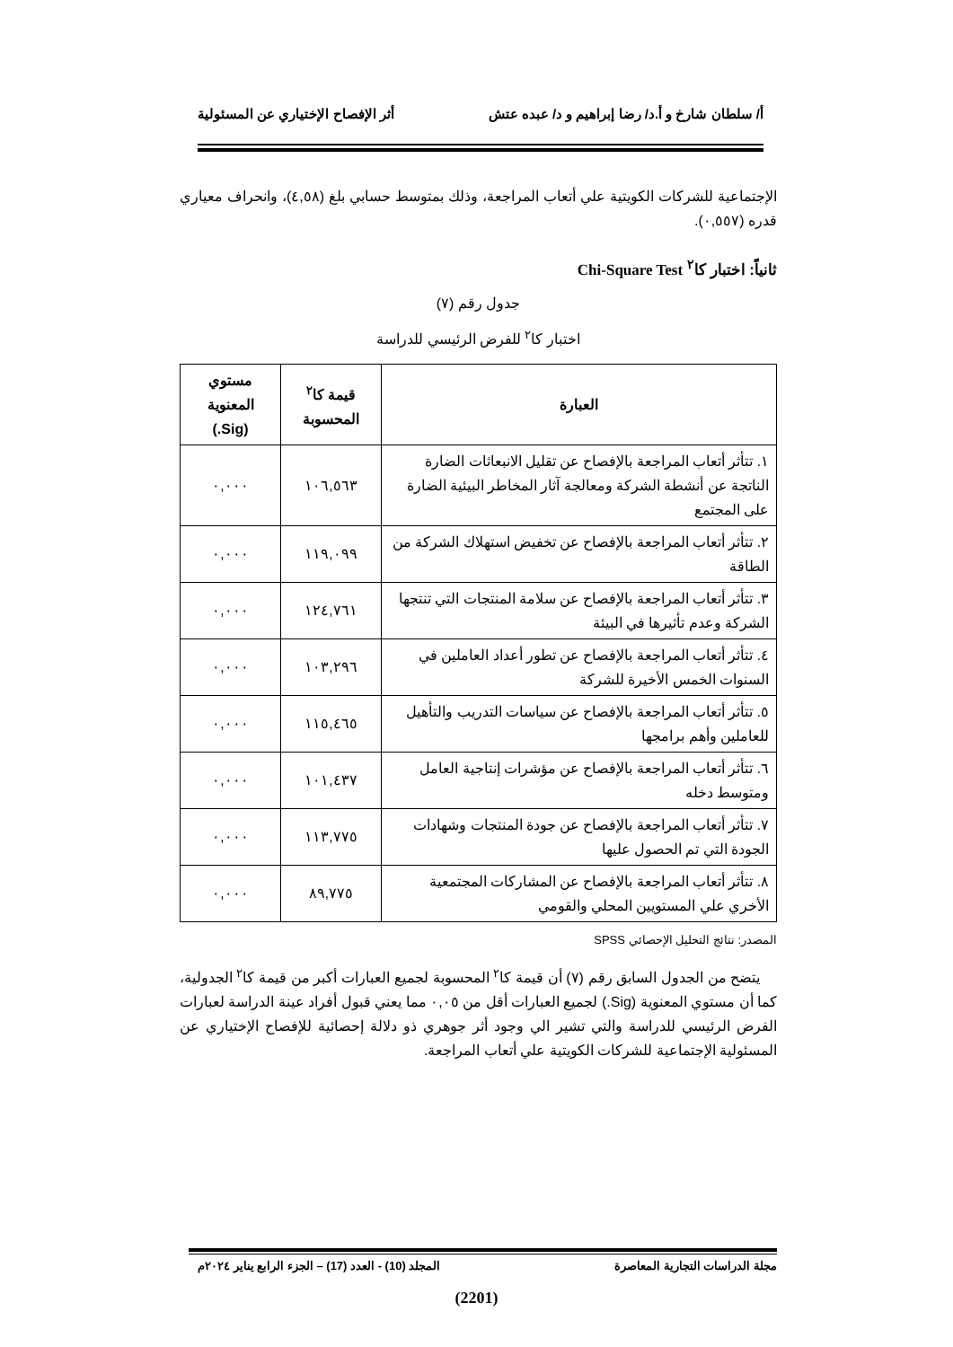أ/ سلطان شارخ و أ.د/ رضا إبراهيم و د/ عبده عتش أثر الإفصاح الإختياري عن المسئولية
الإجتماعية للشركات الكويتية علي أتعاب المراجعة، وذلك بمتوسط حسابي بلغ (٤,٥٨)، وانحراف معياري قدره (٠,٥٥٧).
ثانياً: اختبار كا<sup>٢</sup> Chi-Square Test
جدول رقم (٧)
اختبار كا<sup>٢</sup> للفرض الرئيسي للدراسة
| العبارة | قيمة كا<sup>٢</sup> المحسوبة | مستوي المعنوية (Sig.) |
| --- | --- | --- |
| ١. تتأثر أتعاب المراجعة بالإفصاح عن تقليل الانبعاثات الضارة الناتجة عن أنشطة الشركة ومعالجة آثار المخاطر البيئية الضارة على المجتمع | ١٠٦,٥٦٣ | ٠,٠٠٠ |
| ٢. تتأثر أتعاب المراجعة بالإفصاح عن تخفيض استهلاك الشركة من الطاقة | ١١٩,٠٩٩ | ٠,٠٠٠ |
| ٣. تتأثر أتعاب المراجعة بالإفصاح عن سلامة المنتجات التي تنتجها الشركة وعدم تأثيرها في البيئة | ١٢٤,٧٦١ | ٠,٠٠٠ |
| ٤. تتأثر أتعاب المراجعة بالإفصاح عن تطور أعداد العاملين في السنوات الخمس الأخيرة للشركة | ١٠٣,٢٩٦ | ٠,٠٠٠ |
| ٥. تتأثر أتعاب المراجعة بالإفصاح عن سياسات التدريب والتأهيل للعاملين وأهم برامجها | ١١٥,٤٦٥ | ٠,٠٠٠ |
| ٦. تتأثر أتعاب المراجعة بالإفصاح عن مؤشرات إنتاجية العامل ومتوسط دخله | ١٠١,٤٣٧ | ٠,٠٠٠ |
| ٧. تتأثر أتعاب المراجعة بالإفصاح عن جودة المنتجات وشهادات الجودة التي تم الحصول عليها | ١١٣,٧٧٥ | ٠,٠٠٠ |
| ٨. تتأثر أتعاب المراجعة بالإفصاح عن المشاركات المجتمعية الأخري علي المستويين المحلي والقومي | ٨٩,٧٧٥ | ٠,٠٠٠ |
المصدر: نتائج التحليل الإحصائي SPSS
يتضح من الجدول السابق رقم (٧) أن قيمة كا<sup>٢</sup> المحسوبة لجميع العبارات أكبر من قيمة كا<sup>٢</sup> الجدولية، كما أن مستوي المعنوية (Sig.) لجميع العبارات أقل من ٠,٠٥ مما يعني قبول أفراد عينة الدراسة لعبارات الفرض الرئيسي للدراسة والتي تشير الي وجود أثر جوهري ذو دلالة إحصائية للإفصاح الإختياري عن المسئولية الإجتماعية للشركات الكويتية علي أتعاب المراجعة.
مجلة الدراسات التجارية المعاصرة المجلد (10) - العدد (17) – الجزء الرابع يناير ٢٠٢٤م
(2201)